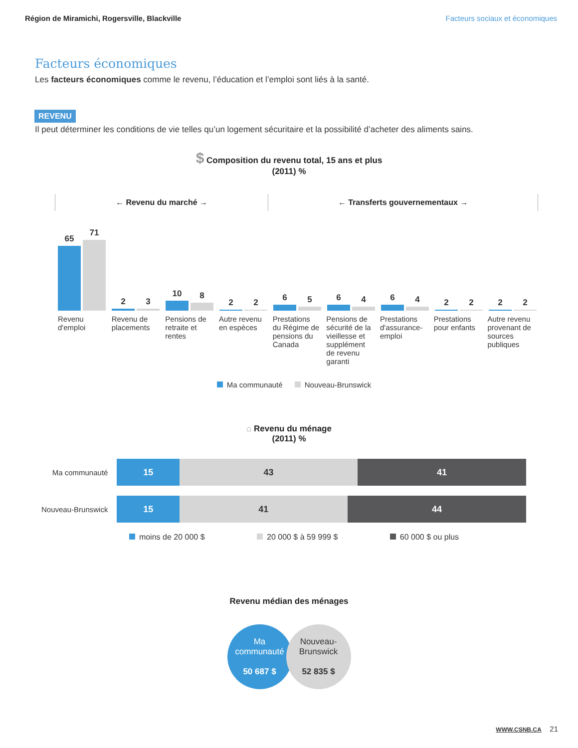Région de Miramichi, Rogersville, Blackville Facteurs sociaux et économiques
Facteurs économiques
Les facteurs économiques comme le revenu, l’éducation et l’emploi sont liés à la santé.
REVENU
Il peut déterminer les conditions de vie telles qu’un logement sécuritaire et la possibilité d’acheter des aliments sains.
$ Composition du revenu total, 15 ans et plus
(2011) %
← Revenu du marché → ← Transferts gouvernementaux →
65
71
2
3
10
8
2
2
6
5
6
4
6
4
2
2
2
2
Revenu d'emploi Revenu de placements Pensions de retraite et rentes Autre revenu en espèces Prestations du Régime de pensions du Canada
Pensions de sécurité de la vieillesse et supplément de revenu garanti
Prestations d'assurance-emploi Prestations pour enfants Autre revenu provenant de sources publiques
Ma communauté Nouveau-Brunswick
⌂ Revenu du ménage
(2011) %
Ma communauté
15 43 41
Nouveau-Brunswick
15 41 44
moins de 20 000 $ 20 000 $ à 59 999 $ 60 000 $ ou plus
Revenu médian des ménages
Ma
communauté
50 687 $
Nouveau-
Brunswick
52 835 $
WWW.CSNB.CA 21